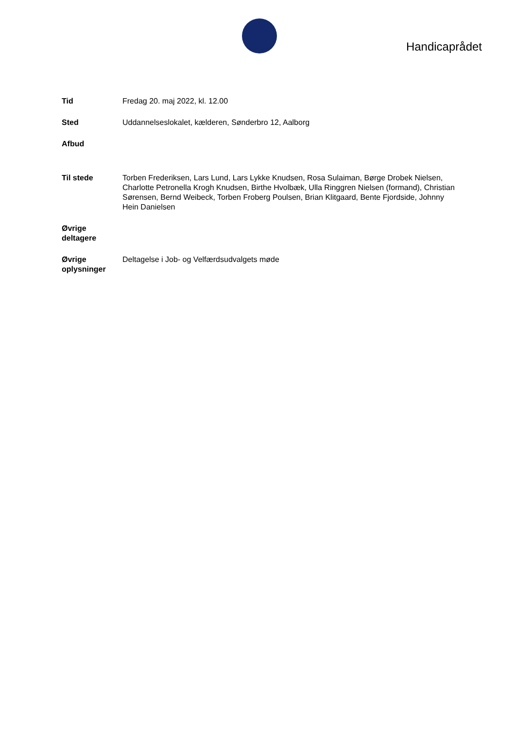Handicaprådet
| Tid | Fredag 20. maj 2022, kl. 12.00 |
| Sted | Uddannelseslokalet, kælderen, Sønderbro 12, Aalborg |
| Afbud | |
| Til stede | Torben Frederiksen, Lars Lund, Lars Lykke Knudsen, Rosa Sulaiman, Børge Drobek Nielsen, Charlotte Petronella Krogh Knudsen, Birthe Hvolbæk, Ulla Ringgren Nielsen (formand), Christian Sørensen, Bernd Weibeck, Torben Froberg Poulsen, Brian Klitgaard, Bente Fjordside, Johnny Hein Danielsen |
| Øvrige deltagere | |
| Øvrige oplysninger | Deltagelse i Job- og Velfærdsudvalgets møde |